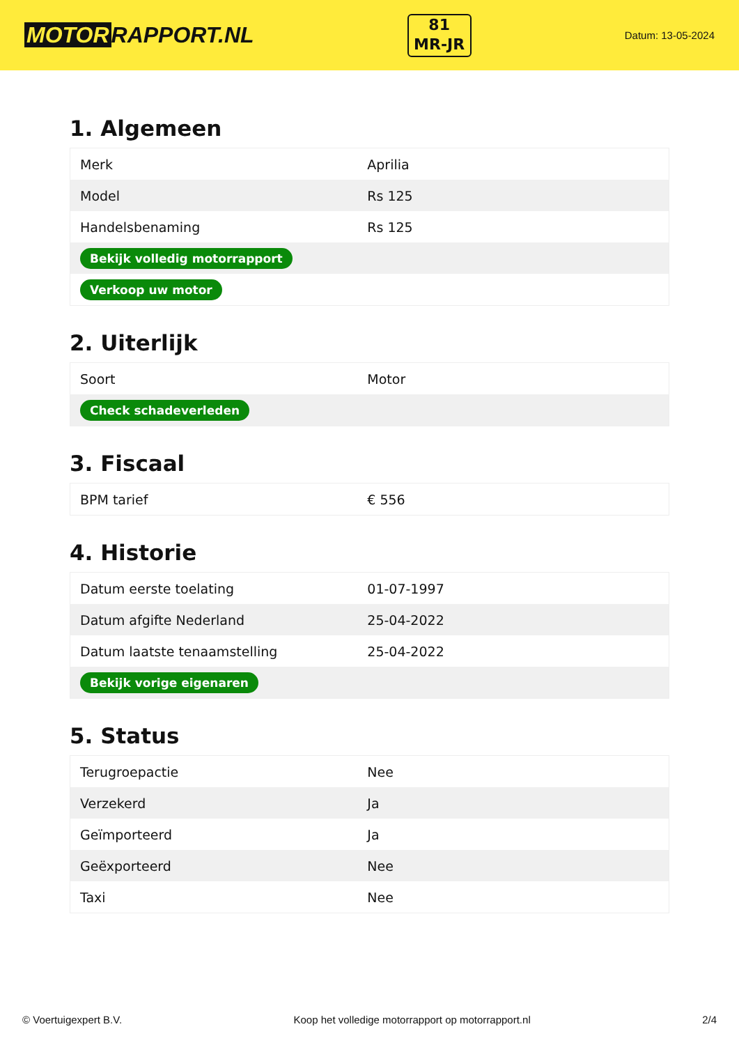MOTOR RAPPORT.NL
81
MR-JR
Datum: 13-05-2024
1. Algemeen
| Merk | Aprilia |
| Model | Rs 125 |
| Handelsbenaming | Rs 125 |
| Bekijk volledig motorrapport | |
| Verkoop uw motor | |
2. Uiterlijk
| Soort | Motor |
| Check schadeverleden | |
3. Fiscaal
| BPM tarief | € 556 |
4. Historie
| Datum eerste toelating | 01-07-1997 |
| Datum afgifte Nederland | 25-04-2022 |
| Datum laatste tenaamstelling | 25-04-2022 |
| Bekijk vorige eigenaren | |
5. Status
| Terugroepactie | Nee |
| Verzekerd | Ja |
| Geïmporteerd | Ja |
| Geëxporteerd | Nee |
| Taxi | Nee |
© Voertuigexpert B.V. Koop het volledige motorrapport op motorrapport.nl 2/4